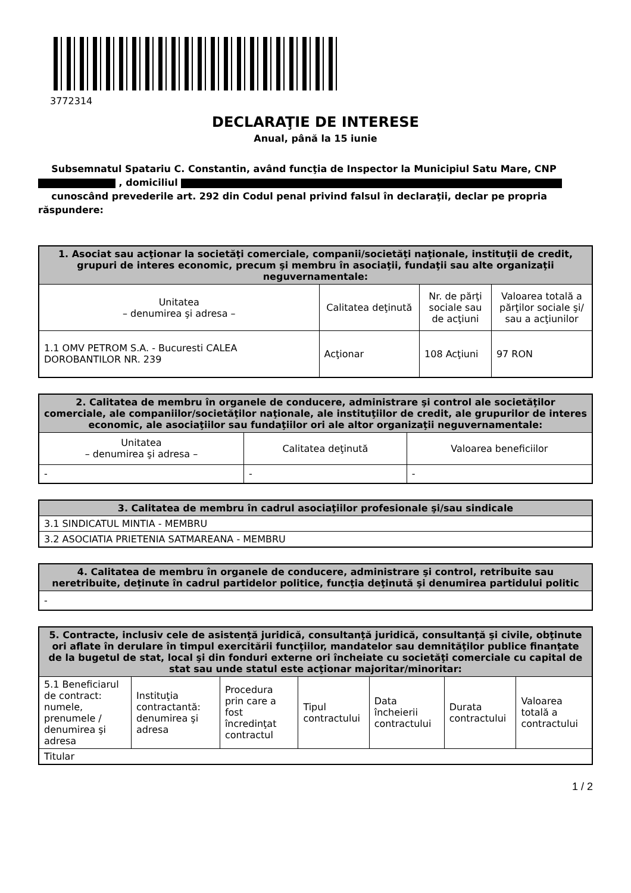3772314
DECLARAŢIE DE INTERESE
Anual, până la 15 iunie
Subsemnatul Spatariu C. Constantin, având funcţia de Inspector la Municipiul Satu Mare, CNP , domiciliul
cunoscând prevederile art. 292 din Codul penal privind falsul în declaraţii, declar pe propria răspundere:
| 1. Asociat sau acţionar la societăţi comerciale, companii/societăţi naţionale, instituţii de credit, grupuri de interes economic, precum şi membru în asociaţii, fundaţii sau alte organizaţii neguvernamentale: | | | |
| --- | --- | --- | --- |
| Unitatea – denumirea şi adresa – | Calitatea deţinută | Nr. de părţi sociale sau de acţiuni | Valoarea totală a părţilor sociale şi/ sau a acţiunilor |
| 1.1 OMV PETROM S.A. - Bucuresti CALEA DOROBANTILOR NR. 239 | Acţionar | 108 Acţiuni | 97 RON |
| 2. Calitatea de membru în organele de conducere, administrare şi control ale societăţilor comerciale, ale companiilor/societăţilor naţionale, ale instituţiilor de credit, ale grupurilor de interes economic, ale asociaţiilor sau fundaţiilor ori ale altor organizaţii neguvernamentale: | | |
| --- | --- | --- |
| Unitatea – denumirea şi adresa – | Calitatea deţinută | Valoarea beneficiilor |
| - | - | - |
| 3. Calitatea de membru în cadrul asociaţiilor profesionale şi/sau sindicale |
| --- |
| 3.1 SINDICATUL MINTIA - MEMBRU |
| 3.2 ASOCIATIA PRIETENIA SATMAREANA - MEMBRU |
| 4. Calitatea de membru în organele de conducere, administrare şi control, retribuite sau neretribuite, deţinute în cadrul partidelor politice, funcţia deţinută şi denumirea partidului politic |
| --- |
| - |
| 5. Contracte, inclusiv cele de asistenţă juridică, consultanţă juridică, consultanţă şi civile, obţinute ori aflate în derulare în timpul exercitării funcţiilor, mandatelor sau demnităţilor publice finanţate de la bugetul de stat, local şi din fonduri externe ori încheiate cu societăţi comerciale cu capital de stat sau unde statul este acţionar majoritar/minoritar: | | | | | | |
| --- | --- | --- | --- | --- | --- | --- |
| 5.1 Beneficiarul de contract: numele, prenumele / denumirea şi adresa | Instituţia contractantă: denumirea şi adresa | Procedura prin care a fost încredinţat contractul | Tipul contractului | Data încheierii contractului | Durata contractului | Valoarea totală a contractului |
| Titular | | | | | | |
1 / 2